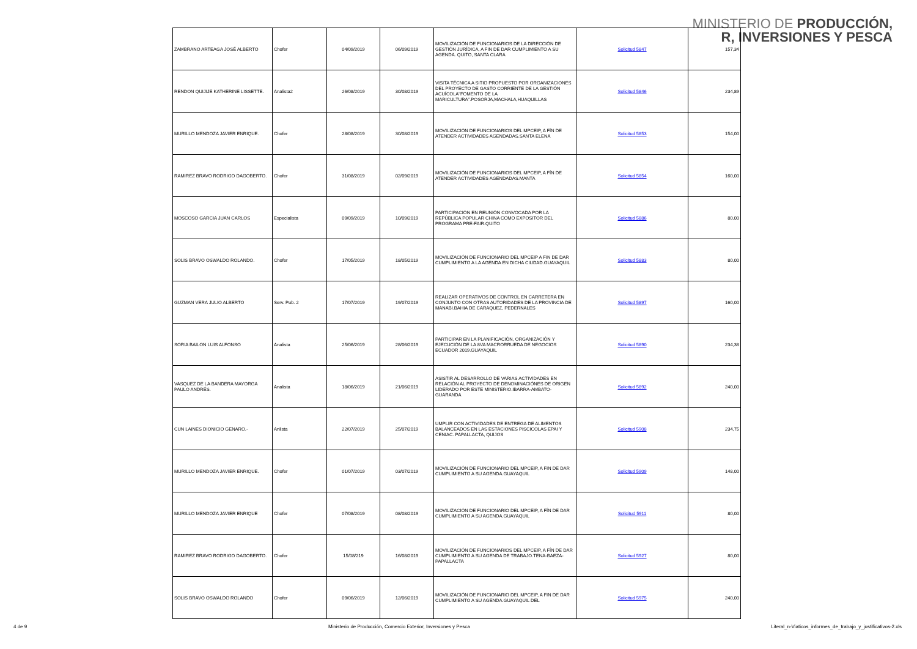MINISTERIO DE PRODUCCIÓN,
R, INVERSIONES Y PESCA
| ZAMBRANO ARTEAGA JOSÉ ALBERTO | Chofer | 04/09/2019 | 06/09/2019 | MOVILIZACIÓN DE FUNCIONARIOS DE LA DIRECCIÓN DE GESTIÓN JURÍDICA, A FIN DE DAR CUMPLIMIENTO A SU AGENDA. QUITO, SANTA CLARA | Solicitud 5847 | 157,34 |
| RENDON QUIJIJE KATHERINE LISSETTE. | Analista2 | 26/08/2019 | 30/08/2019 | VISITA TÉCNICA A SITIO PROPUESTO POR ORGANIZACIONES DEL PROYECTO DE GASTO CORRIENTE DE LA GESTIÓN ACUÍCOLA"FOMENTO DE LA MARICULTURA".POSORJA,MACHALA,HUAQUILLAS | Solicitud 5846 | 234,89 |
| MURILLO MENDOZA JAVIER ENRIQUE. | Chofer | 28/08/2019 | 30/08/2019 | MOVILIZACIÓN DE FUNCIONARIOS DEL MPCEIP, A FÍN DE ATENDER ACTIVIDADES AGENDADAS.SANTA ELENA | Solicitud 5853 | 154,00 |
| RAMIREZ BRAVO RODRIGO DAGOBERTO. | Chofer | 31/08/2019 | 02/09/2019 | MOVILIZACIÓN DE FUNCIONARIOS DEL MPCEIP, A FÍN DE ATENDER ACTIVIDADES AGENDADAS.MANTA | Solicitud 5854 | 160,00 |
| MOSCOSO GARCIA JUAN CARLOS | Especialista | 09/09/2019 | 10/09/2019 | PARTICIPACIÓN EN REUNIÓN CONVOCADA POR LA REPÚBLICA POPULAR CHINA COMO EXPOSITOR DEL PROGRAMA PRE-FAIR.QUITO | Solicitud 5886 | 80,00 |
| SOLIS BRAVO OSWALDO ROLANDO. | Chofer | 17/05/2019 | 18/05/2019 | MOVILIZACIÓN DE FUNCIONARIO DEL MPCEIP A FIN DE DAR CUMPLIMIENTO A LA AGENDA EN DICHA CIUDAD.GUAYAQUIL | Solicitud 5883 | 80,00 |
| GUZMAN VERA JULIO ALBERTO | Serv. Pub. 2 | 17/07/2019 | 19/07/2019 | REALIZAR OPERATIVOS DE CONTROL EN CARRETERA EN CONJUNTO CON OTRAS AUTORIDADES DE LA PROVINCIA DE MANABI.BAHIA DE CARAQUEZ, PEDERNALES | Solicitud 5897 | 160,00 |
| SORIA BAILON LUIS ALFONSO | Analista | 25/06/2019 | 28/06/2019 | PARTICIPAR EN LA PLANIFICACIÓN, ORGANIZACIÓN Y EJECUCIÓN DE LA 8VA MACRORRUEDA DE NEGOCIOS ECUADOR 2019.GUAYAQUIL | Solicitud 5890 | 234,38 |
| VASQUEZ DE LA BANDERA MAYORGA PAULO ANDRÉS. | Analista | 18/06/2019 | 21/06/2019 | ASISTIR AL DESARROLLO DE VARIAS ACTIVIDADES EN RELACIÓN AL PROYECTO DE DENOMINACIÓNES DE ORIGEN LIDERADO POR ESTE MINISTERIO.IBARRA-AMBATO-GUARANDA | Solicitud 5892 | 240,00 |
| CUN LAINES DIONICIO GENARO.- | Anlista | 22/07/2019 | 25/07/2019 | UMPLIR CON ACTIVIDADES DE ENTREGA DE ALIMENTOS BALANCEADOS EN LAS ESTACIONES PISCICOLAS EPAI Y CENIAC. PAPALLACTA, QUIJOS | Solicitud 5908 | 234,75 |
| MURILLO MENDOZA JAVIER ENRIQUE. | Chofer | 01/07/2019 | 03/07/2019 | MOVILIZACIÓN DE FUNCIONARIO DEL MPCEIP, A FIN DE DAR CUMPLIMIENTO A SU AGENDA.GUAYAQUIL | Solicitud 5909 | 148,00 |
| MURILLO MENDOZA JAVIER ENRIQUE | Chofer | 07/08/2019 | 08/08/2019 | MOVILIZACIÓN DE FUNCIONARIO DEL MPCEIP, A FÍN DE DAR CUMPLIMIENTO A SU AGENDA.GUAYAQUIL | Solicitud 5911 | 80,00 |
| RAMIREZ BRAVO RODRIGO DAGOBERTO. | Chofer | 15/08/219 | 16/08/2019 | MOVILIZACIÓN DE FUNCIONARIOS DEL MPCEIP, A FÍN DE DAR CUMPLIMIENTO A SU AGENDA DE TRABAJO.TENA-BAEZA-PAPALLACTA | Solicitud 5927 | 80,00 |
| SOLIS BRAVO OSWALDO ROLANDO | Chofer | 09/06/2019 | 12/06/2019 | MOVILIZACIÓN DE FUNCIONARIO DEL MPCEIP, A FIN DE DAR CUMPLIMIENTO A SU AGENDA.GUAYAQUIL DEL | Solicitud 5975 | 240,00 |
4 de 9 Ministerio de Producción, Comercio Exterior, Inversiones y Pesca Literal_n-Viaticos_informes_de_trabajo_y_justificativos-2.xls